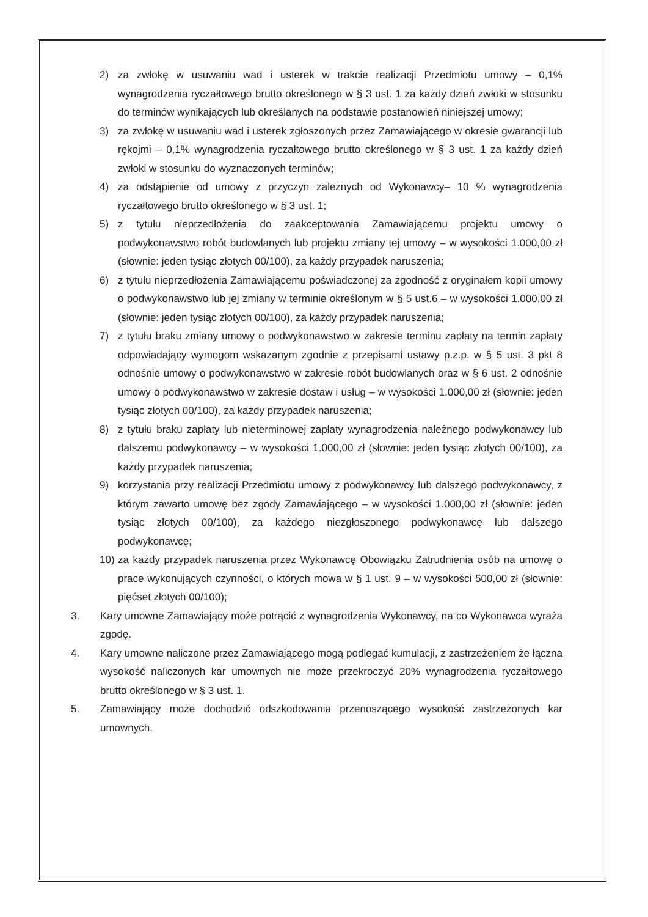2) za zwłokę w usuwaniu wad i usterek w trakcie realizacji Przedmiotu umowy – 0,1% wynagrodzenia ryczałtowego brutto określonego w § 3 ust. 1 za każdy dzień zwłoki w stosunku do terminów wynikających lub określanych na podstawie postanowień niniejszej umowy;
3) za zwłokę w usuwaniu wad i usterek zgłoszonych przez Zamawiającego w okresie gwarancji lub rękojmi – 0,1% wynagrodzenia ryczałtowego brutto określonego w § 3 ust. 1 za każdy dzień zwłoki w stosunku do wyznaczonych terminów;
4) za odstąpienie od umowy z przyczyn zależnych od Wykonawcy– 10 % wynagrodzenia ryczałtowego brutto określonego w § 3 ust. 1;
5) z tytułu nieprzedłożenia do zaakceptowania Zamawiającemu projektu umowy o podwykonawstwo robót budowlanych lub projektu zmiany tej umowy – w wysokości 1.000,00 zł (słownie: jeden tysiąc złotych 00/100), za każdy przypadek naruszenia;
6) z tytułu nieprzedłożenia Zamawiającemu poświadczonej za zgodność z oryginałem kopii umowy o podwykonawstwo lub jej zmiany w terminie określonym w § 5 ust.6 – w wysokości 1.000,00 zł (słownie: jeden tysiąc złotych 00/100), za każdy przypadek naruszenia;
7) z tytułu braku zmiany umowy o podwykonawstwo w zakresie terminu zapłaty na termin zapłaty odpowiadający wymogom wskazanym zgodnie z przepisami ustawy p.z.p. w § 5 ust. 3 pkt 8 odnośnie umowy o podwykonawstwo w zakresie robót budowlanych oraz w § 6 ust. 2 odnośnie umowy o podwykonawstwo w zakresie dostaw i usług – w wysokości 1.000,00 zł (słownie: jeden tysiąc złotych 00/100), za każdy przypadek naruszenia;
8) z tytułu braku zapłaty lub nieterminowej zapłaty wynagrodzenia należnego podwykonawcy lub dalszemu podwykonawcy – w wysokości 1.000,00 zł (słownie: jeden tysiąc złotych 00/100), za każdy przypadek naruszenia;
9) korzystania przy realizacji Przedmiotu umowy z podwykonawcy lub dalszego podwykonawcy, z którym zawarto umowę bez zgody Zamawiającego – w wysokości 1.000,00 zł (słownie: jeden tysiąc złotych 00/100), za każdego niezgłoszonego podwykonawcę lub dalszego podwykonawcę;
10) za każdy przypadek naruszenia przez Wykonawcę Obowiązku Zatrudnienia osób na umowę o prace wykonujących czynności, o których mowa w § 1 ust. 9 – w wysokości 500,00 zł (słownie: pięćset złotych 00/100);
3. Kary umowne Zamawiający może potrącić z wynagrodzenia Wykonawcy, na co Wykonawca wyraża zgodę.
4. Kary umowne naliczone przez Zamawiającego mogą podlegać kumulacji, z zastrzeżeniem że łączna wysokość naliczonych kar umownych nie może przekroczyć 20% wynagrodzenia ryczałtowego brutto określonego w § 3 ust. 1.
5. Zamawiający może dochodzić odszkodowania przenoszącego wysokość zastrzeżonych kar umownych.